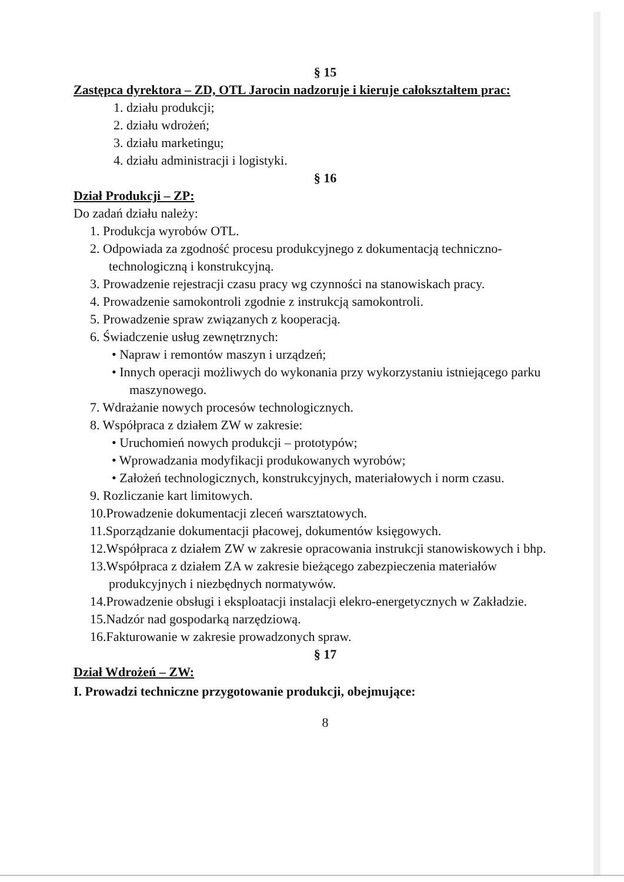§ 15
Zastępca dyrektora – ZD, OTL Jarocin nadzoruje i kieruje całokształtem prac:
1. działu produkcji;
2. działu wdrożeń;
3. działu marketingu;
4. działu administracji i logistyki.
§ 16
Dział Produkcji – ZP:
Do zadań działu należy:
1. Produkcja wyrobów OTL.
2. Odpowiada za zgodność procesu produkcyjnego z dokumentacją techniczno-technologiczną i konstrukcyjną.
3. Prowadzenie rejestracji czasu pracy wg czynności na stanowiskach pracy.
4. Prowadzenie samokontroli zgodnie z instrukcją samokontroli.
5. Prowadzenie spraw związanych z kooperacją.
6. Świadczenie usług zewnętrznych:
• Napraw i remontów maszyn i urządzeń;
• Innych operacji możliwych do wykonania przy wykorzystaniu istniejącego parku maszynowego.
7. Wdrażanie nowych procesów technologicznych.
8. Współpraca z działem ZW w zakresie:
• Uruchomień nowych produkcji – prototypów;
• Wprowadzania modyfikacji produkowanych wyrobów;
• Założeń technologicznych, konstrukcyjnych, materiałowych i norm czasu.
9. Rozliczanie kart limitowych.
10.Prowadzenie dokumentacji zleceń warsztatowych.
11.Sporządzanie dokumentacji płacowej, dokumentów księgowych.
12.Współpraca z działem ZW w zakresie opracowania instrukcji stanowiskowych i bhp.
13.Współpraca z działem ZA w zakresie bieżącego zabezpieczenia materiałów produkcyjnych i niezbędnych normatywów.
14.Prowadzenie obsługi i eksploatacji instalacji elekro-energetycznych w Zakładzie.
15.Nadzór nad gospodarką narzędziową.
16.Fakturowanie w zakresie prowadzonych spraw.
§ 17
Dział Wdrożeń – ZW:
I. Prowadzi techniczne przygotowanie produkcji, obejmujące:
8